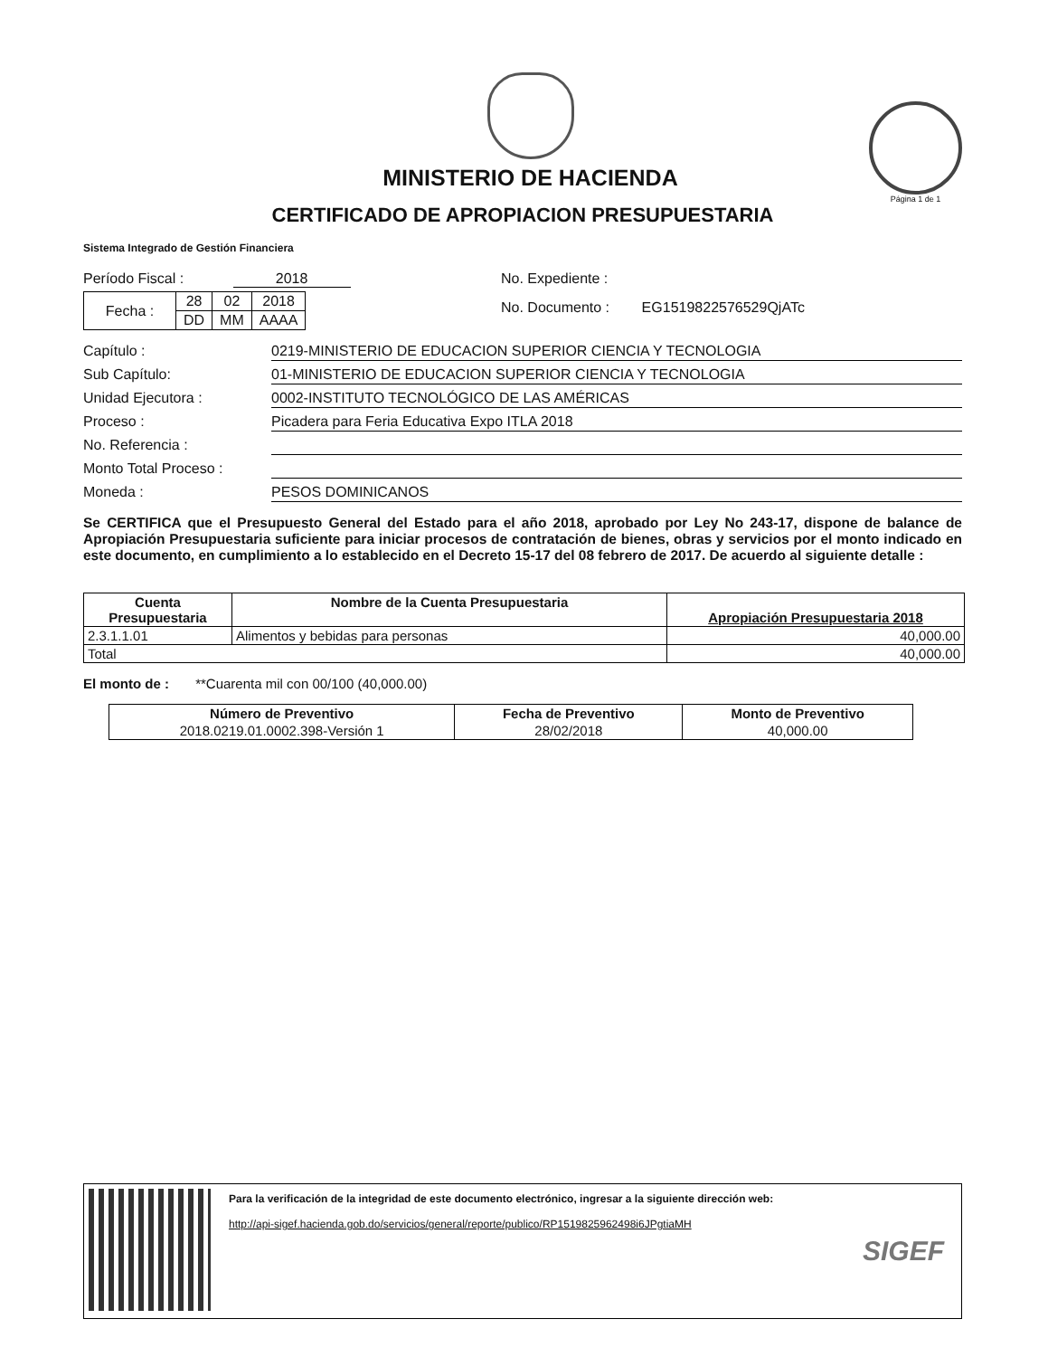MINISTERIO DE HACIENDA
Página 1 de 1
CERTIFICADO DE APROPIACION PRESUPUESTARIA
Sistema Integrado de Gestión Financiera
Período Fiscal : 2018
| Fecha : | 28 | 02 | 2018 |
| | DD | MM | AAAA |
No. Expediente :
No. Documento : EG1519822576529QjATc
Capítulo : 0219-MINISTERIO DE EDUCACION SUPERIOR CIENCIA Y TECNOLOGIA
Sub Capítulo: 01-MINISTERIO DE EDUCACION SUPERIOR CIENCIA Y TECNOLOGIA
Unidad Ejecutora : 0002-INSTITUTO TECNOLÓGICO DE LAS AMÉRICAS
Proceso : Picadera para Feria Educativa Expo ITLA 2018
No. Referencia :
Monto Total Proceso :
Moneda : PESOS DOMINICANOS
Se CERTIFICA que el Presupuesto General del Estado para el año 2018, aprobado por Ley No 243-17, dispone de balance de Apropiación Presupuestaria suficiente para iniciar procesos de contratación de bienes, obras y servicios por el monto indicado en este documento, en cumplimiento a lo establecido en el Decreto 15-17 del 08 febrero de 2017. De acuerdo al siguiente detalle :
| Cuenta Presupuestaria | Nombre de la Cuenta Presupuestaria | Apropiación Presupuestaria 2018 |
| --- | --- | --- |
| 2.3.1.1.01 | Alimentos y bebidas para personas | 40,000.00 |
| Total | | 40,000.00 |
El monto de : **Cuarenta mil con 00/100 (40,000.00)
| Número de Preventivo | Fecha de Preventivo | Monto de Preventivo |
| --- | --- | --- |
| 2018.0219.01.0002.398-Versión 1 | 28/02/2018 | 40,000.00 |
Para la verificación de la integridad de este documento electrónico, ingresar a la siguiente dirección web:
http://api-sigef.hacienda.gob.do/servicios/general/reporte/publico/RP1519825962498i6JPgtiaMH
SIGEF